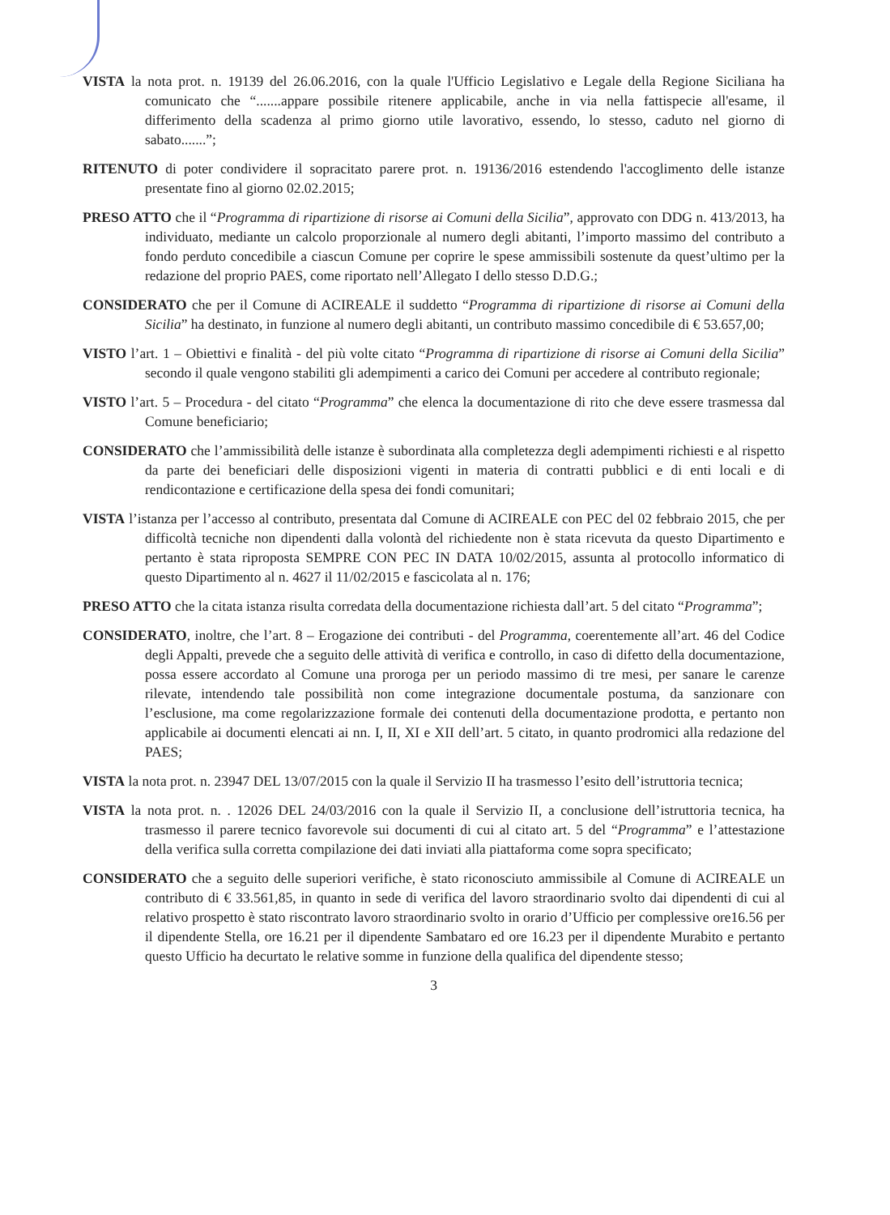VISTA la nota prot. n. 19139 del 26.06.2016, con la quale l'Ufficio Legislativo e Legale della Regione Siciliana ha comunicato che “.......appare possibile ritenere applicabile, anche in via nella fattispecie all'esame, il differimento della scadenza al primo giorno utile lavorativo, essendo, lo stesso, caduto nel giorno di sabato.......”;
RITENUTO di poter condividere il sopracitato parere prot. n. 19136/2016 estendendo l'accoglimento delle istanze presentate fino al giorno 02.02.2015;
PRESO ATTO che il “Programma di ripartizione di risorse ai Comuni della Sicilia”, approvato con DDG n. 413/2013, ha individuato, mediante un calcolo proporzionale al numero degli abitanti, l’importo massimo del contributo a fondo perduto concedibile a ciascun Comune per coprire le spese ammissibili sostenute da quest’ultimo per la redazione del proprio PAES, come riportato nell’Allegato I dello stesso D.D.G.;
CONSIDERATO che per il Comune di ACIREALE il suddetto “Programma di ripartizione di risorse ai Comuni della Sicilia” ha destinato, in funzione al numero degli abitanti, un contributo massimo concedibile di € 53.657,00;
VISTO l’art. 1 – Obiettivi e finalità - del più volte citato “Programma di ripartizione di risorse ai Comuni della Sicilia” secondo il quale vengono stabiliti gli adempimenti a carico dei Comuni per accedere al contributo regionale;
VISTO l’art. 5 – Procedura - del citato “Programma” che elenca la documentazione di rito che deve essere trasmessa dal Comune beneficiario;
CONSIDERATO che l’ammissibilità delle istanze è subordinata alla completezza degli adempimenti richiesti e al rispetto da parte dei beneficiari delle disposizioni vigenti in materia di contratti pubblici e di enti locali e di rendicontazione e certificazione della spesa dei fondi comunitari;
VISTA l’istanza per l’accesso al contributo, presentata dal Comune di ACIREALE con PEC del 02 febbraio 2015, che per difficoltà tecniche non dipendenti dalla volontà del richiedente non è stata ricevuta da questo Dipartimento e pertanto è stata riproposta SEMPRE CON PEC IN DATA 10/02/2015, assunta al protocollo informatico di questo Dipartimento al n. 4627 il 11/02/2015 e fascicolata al n. 176;
PRESO ATTO che la citata istanza risulta corredata della documentazione richiesta dall’art. 5 del citato “Programma”;
CONSIDERATO, inoltre, che l’art. 8 – Erogazione dei contributi - del Programma, coerentemente all’art. 46 del Codice degli Appalti, prevede che a seguito delle attività di verifica e controllo, in caso di difetto della documentazione, possa essere accordato al Comune una proroga per un periodo massimo di tre mesi, per sanare le carenze rilevate, intendendo tale possibilità non come integrazione documentale postuma, da sanzionare con l’esclusione, ma come regolarizzazione formale dei contenuti della documentazione prodotta, e pertanto non applicabile ai documenti elencati ai nn. I, II, XI e XII dell’art. 5 citato, in quanto prodromici alla redazione del PAES;
VISTA la nota prot. n. 23947 DEL 13/07/2015 con la quale il Servizio II ha trasmesso l’esito dell’istruttoria tecnica;
VISTA la nota prot. n. . 12026 DEL 24/03/2016 con la quale il Servizio II, a conclusione dell’istruttoria tecnica, ha trasmesso il parere tecnico favorevole sui documenti di cui al citato art. 5 del “Programma” e l’attestazione della verifica sulla corretta compilazione dei dati inviati alla piattaforma come sopra specificato;
CONSIDERATO che a seguito delle superiori verifiche, è stato riconosciuto ammissibile al Comune di ACIREALE un contributo di € 33.561,85, in quanto in sede di verifica del lavoro straordinario svolto dai dipendenti di cui al relativo prospetto è stato riscontrato lavoro straordinario svolto in orario d’Ufficio per complessive ore16.56 per il dipendente Stella, ore 16.21 per il dipendente Sambataro ed ore 16.23 per il dipendente Murabito e pertanto questo Ufficio ha decurtato le relative somme in funzione della qualifica del dipendente stesso;
3